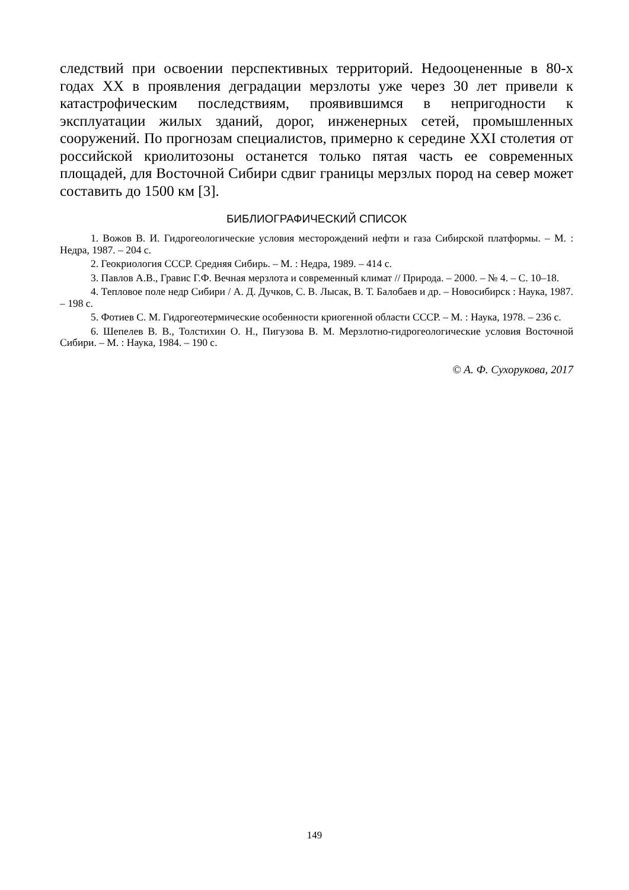следствий при освоении перспективных территорий. Недооцененные в 80-х годах XX в проявления деградации мерзлоты уже через 30 лет привели к катастрофическим последствиям, проявившимся в непригодности к эксплуатации жилых зданий, дорог, инженерных сетей, промышленных сооружений. По прогнозам специалистов, примерно к середине XXI столетия от российской криолитозоны останется только пятая часть ее современных площадей, для Восточной Сибири сдвиг границы мерзлых пород на север может составить до 1500 км [3].
БИБЛИОГРАФИЧЕСКИЙ СПИСОК
1. Вожов В. И. Гидрогеологические условия месторождений нефти и газа Сибирской платформы. – М. : Недра, 1987. – 204 с.
2. Геокриология СССР. Средняя Сибирь. – М. : Недра, 1989. – 414 с.
3. Павлов А.В., Гравис Г.Ф. Вечная мерзлота и современный климат // Природа. – 2000. – № 4. – С. 10–18.
4. Тепловое поле недр Сибири / А. Д. Дучков, С. В. Лысак, В. Т. Балобаев и др. – Новосибирск : Наука, 1987. – 198 с.
5. Фотиев С. М. Гидрогеотермические особенности криогенной области СССР. – М. : Наука, 1978. – 236 с.
6. Шепелев В. В., Толстихин О. Н., Пигузова В. М. Мерзлотно-гидрогеологические условия Восточной Сибири. – М. : Наука, 1984. – 190 с.
© А. Ф. Сухорукова, 2017
149